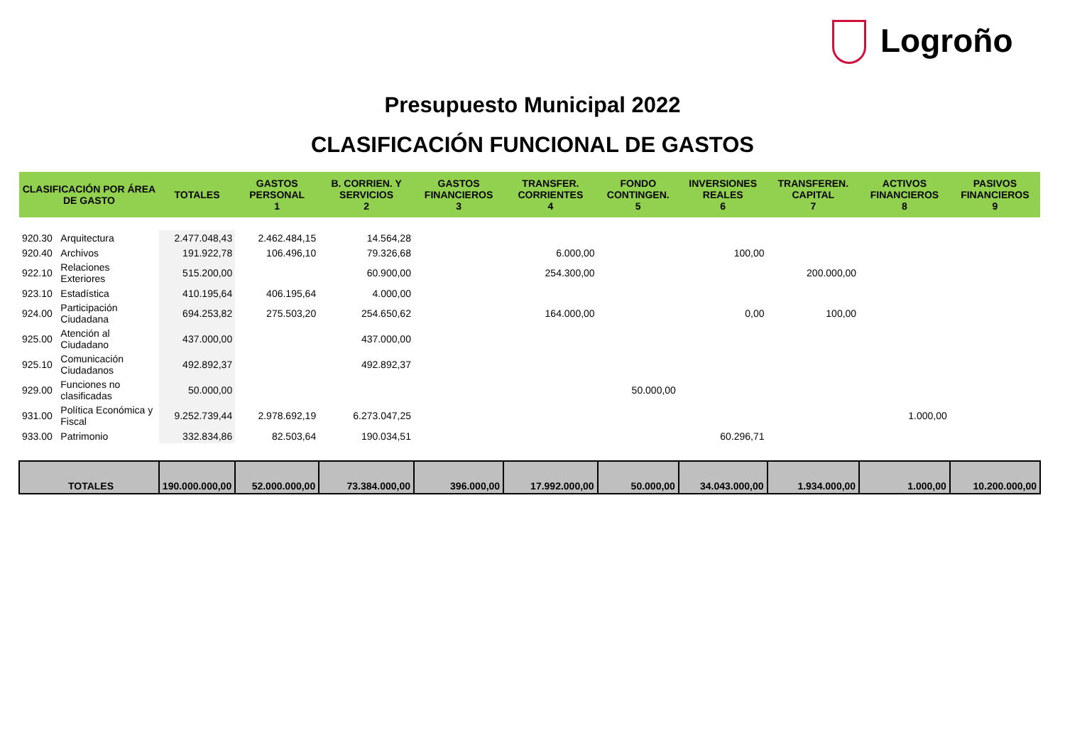Logroño
Presupuesto Municipal 2022
CLASIFICACIÓN FUNCIONAL DE GASTOS
| CLASIFICACIÓN POR ÁREA DE GASTO | | TOTALES | GASTOS PERSONAL 1 | B. CORRIEN. Y SERVICIOS 2 | GASTOS FINANCIEROS 3 | TRANSFER. CORRIENTES 4 | FONDO CONTINGEN. 5 | INVERSIONES REALES 6 | TRANSFEREN. CAPITAL 7 | ACTIVOS FINANCIEROS 8 | PASIVOS FINANCIEROS 9 |
| --- | --- | --- | --- | --- | --- | --- | --- | --- | --- | --- | --- |
| 920.30 | Arquitectura | 2.477.048,43 | 2.462.484,15 | 14.564,28 | | | | | | | |
| 920.40 | Archivos | 191.922,78 | 106.496,10 | 79.326,68 | | 6.000,00 | | 100,00 | | | |
| 922.10 | Relaciones Exteriores | 515.200,00 | | 60.900,00 | | 254.300,00 | | | 200.000,00 | | |
| 923.10 | Estadística | 410.195,64 | 406.195,64 | 4.000,00 | | | | | | | |
| 924.00 | Participación Ciudadana | 694.253,82 | 275.503,20 | 254.650,62 | | 164.000,00 | | 0,00 | 100,00 | | |
| 925.00 | Atención al Ciudadano | 437.000,00 | | 437.000,00 | | | | | | | |
| 925.10 | Comunicación Ciudadanos | 492.892,37 | | 492.892,37 | | | | | | | |
| 929.00 | Funciones no clasificadas | 50.000,00 | | | | | 50.000,00 | | | | |
| 931.00 | Política Económica y Fiscal | 9.252.739,44 | 2.978.692,19 | 6.273.047,25 | | | | | | 1.000,00 | |
| 933.00 | Patrimonio | 332.834,86 | 82.503,64 | 190.034,51 | | | | 60.296,71 | | | |
| TOTALES | | 190.000.000,00 | 52.000.000,00 | 73.384.000,00 | 396.000,00 | 17.992.000,00 | 50.000,00 | 34.043.000,00 | 1.934.000,00 | 1.000,00 | 10.200.000,00 |